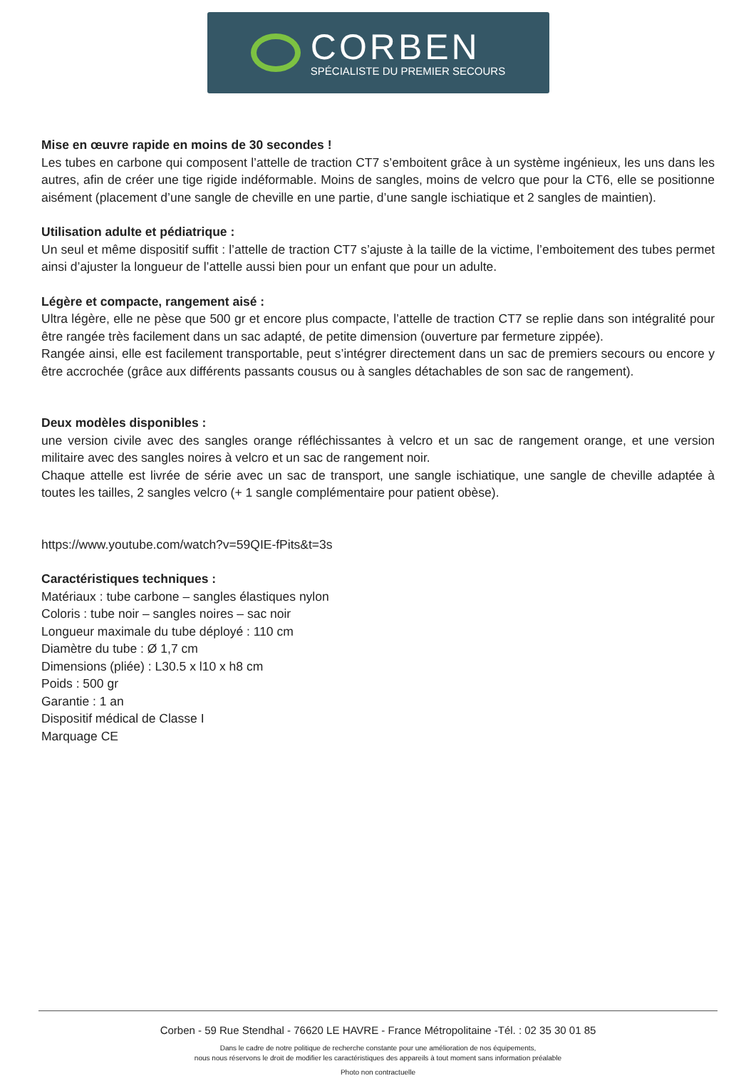CORBEN
SPÉCIALISTE DU PREMIER SECOURS
Mise en œuvre rapide en moins de 30 secondes !
Les tubes en carbone qui composent l’attelle de traction CT7 s’emboitent grâce à un système ingénieux, les uns dans les autres, afin de créer une tige rigide indéformable. Moins de sangles, moins de velcro que pour la CT6, elle se positionne aisément (placement d’une sangle de cheville en une partie, d’une sangle ischiatique et 2 sangles de maintien).
Utilisation adulte et pédiatrique :
Un seul et même dispositif suffit : l’attelle de traction CT7 s’ajuste à la taille de la victime, l’emboitement des tubes permet ainsi d’ajuster la longueur de l’attelle aussi bien pour un enfant que pour un adulte.
Légère et compacte, rangement aisé :
Ultra légère, elle ne pèse que 500 gr et encore plus compacte, l’attelle de traction CT7 se replie dans son intégralité pour être rangée très facilement dans un sac adapté, de petite dimension (ouverture par fermeture zippée).
Rangée ainsi, elle est facilement transportable, peut s’intégrer directement dans un sac de premiers secours ou encore y être accrochée (grâce aux différents passants cousus ou à sangles détachables de son sac de rangement).
Deux modèles disponibles :
une version civile avec des sangles orange réfléchissantes à velcro et un sac de rangement orange, et une version militaire avec des sangles noires à velcro et un sac de rangement noir.
Chaque attelle est livrée de série avec un sac de transport, une sangle ischiatique, une sangle de cheville adaptée à toutes les tailles, 2 sangles velcro (+ 1 sangle complémentaire pour patient obèse).
https://www.youtube.com/watch?v=59QIE-fPits&t=3s
Caractéristiques techniques :
Matériaux : tube carbone – sangles élastiques nylon
Coloris : tube noir – sangles noires – sac noir
Longueur maximale du tube déployé : 110 cm
Diamètre du tube : Ø 1,7 cm
Dimensions (pliée) : L30.5 x l10 x h8 cm
Poids : 500 gr
Garantie : 1 an
Dispositif médical de Classe I
Marquage CE
Corben - 59 Rue Stendhal - 76620 LE HAVRE - France Métropolitaine -Tél. : 02 35 30 01 85
Dans le cadre de notre politique de recherche constante pour une amélioration de nos équipements,
nous nous réservons le droit de modifier les caractéristiques des appareils à tout moment sans information préalable
Photo non contractuelle